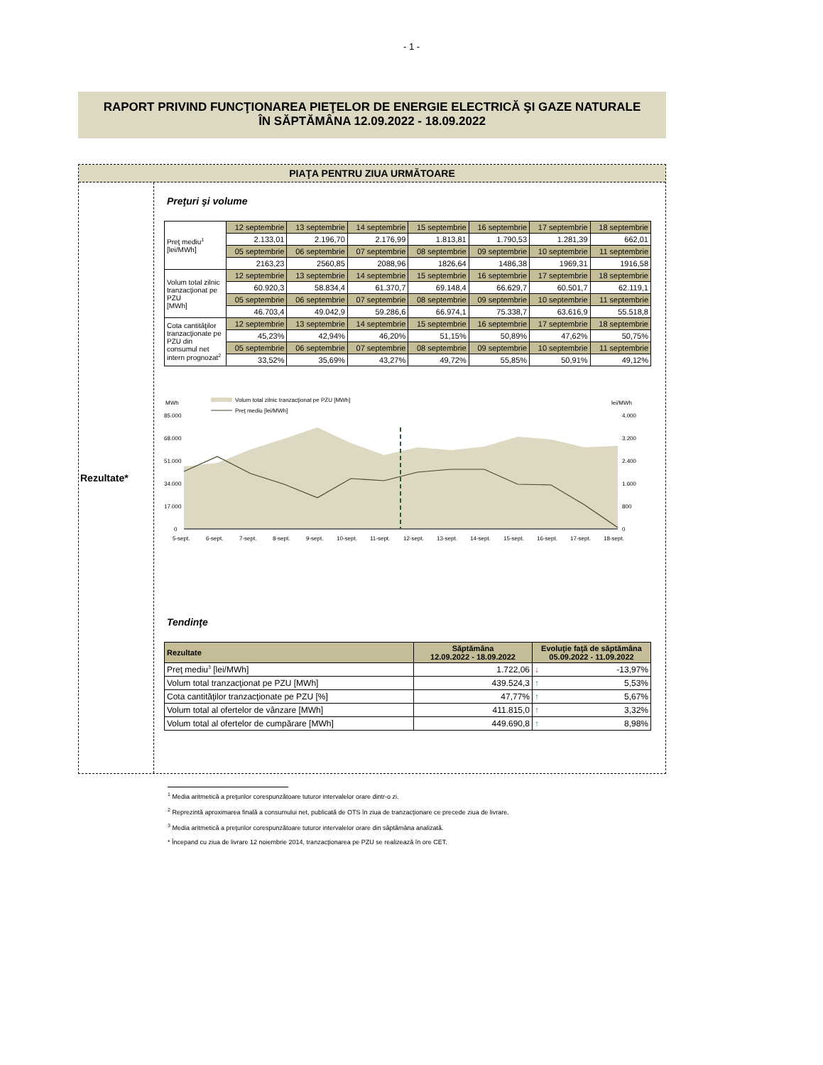- 1 -
RAPORT PRIVIND FUNCŢIONAREA PIEŢELOR DE ENERGIE ELECTRICĂ ŞI GAZE NATURALE
ÎN SĂPTĂMÂNA 12.09.2022 - 18.09.2022
PIAŢA PENTRU ZIUA URMĂTOARE
Rezultate*
Preţuri şi volume
| Preţ mediu<sup>1</sup> [lei/MWh] | 12 septembrie | 13 septembrie | 14 septembrie | 15 septembrie | 16 septembrie | 17 septembrie | 18 septembrie |
| | 2.133,01 | 2.196,70 | 2.176,99 | 1.813,81 | 1.790,53 | 1.281,39 | 662,01 |
| | 05 septembrie | 06 septembrie | 07 septembrie | 08 septembrie | 09 septembrie | 10 septembrie | 11 septembrie |
| | 2163,23 | 2560,85 | 2088,96 | 1826,64 | 1486,38 | 1969,31 | 1916,58 |
| Volum total zilnic tranzacţionat pe PZU [MWh] | 12 septembrie | 13 septembrie | 14 septembrie | 15 septembrie | 16 septembrie | 17 septembrie | 18 septembrie |
| | 60.920,3 | 58.834,4 | 61.370,7 | 69.148,4 | 66.629,7 | 60.501,7 | 62.119,1 |
| | 05 septembrie | 06 septembrie | 07 septembrie | 08 septembrie | 09 septembrie | 10 septembrie | 11 septembrie |
| | 46.703,4 | 49.042,9 | 59.286,6 | 66.974,1 | 75.338,7 | 63.616,9 | 55.518,8 |
| Cota cantităţilor tranzacţionate pe PZU din consumul net intern prognozat<sup>2</sup> | 12 septembrie | 13 septembrie | 14 septembrie | 15 septembrie | 16 septembrie | 17 septembrie | 18 septembrie |
| | 45,23% | 42,94% | 46,20% | 51,15% | 50,89% | 47,62% | 50,75% |
| | 05 septembrie | 06 septembrie | 07 septembrie | 08 septembrie | 09 septembrie | 10 septembrie | 11 septembrie |
| | 33,52% | 35,69% | 43,27% | 49,72% | 55,85% | 50,91% | 49,12% |
MWh
lei/MWh
Volum total zilnic tranzacţionat pe PZU [MWh]
Preţ mediu [lei/MWh]
85.000
68.000
51.000
34.000
17.000
0
4.000
3.200
2.400
1.600
800
0
5-sept.
6-sept.
7-sept.
8-sept.
9-sept.
10-sept.
11-sept.
12-sept.
13-sept.
14-sept.
15-sept.
16-sept.
17-sept.
18-sept.
Tendinţe
| Rezultate | Săptămâna 12.09.2022 - 18.09.2022 | Evoluţie faţă de săptămâna 05.09.2022 - 11.09.2022 |
| --- | --- | --- |
| Preţ mediu<sup>3</sup> [lei/MWh] | 1.722,06 | ↓ -13,97% |
| Volum total tranzacţionat pe PZU [MWh] | 439.524,3 | ↑ 5,53% |
| Cota cantităţilor tranzacţionate pe PZU [%] | 47,77% | ↑ 5,67% |
| Volum total al ofertelor de vânzare [MWh] | 411.815,0 | ↑ 3,32% |
| Volum total al ofertelor de cumpărare [MWh] | 449.690,8 | ↑ 8,98% |
<sup>1</sup> Media aritmetică a preţurilor corespunzătoare tuturor intervalelor orare dintr-o zi.
<sup>2</sup> Reprezintă aproximarea finală a consumului net, publicată de OTS în ziua de tranzacţionare ce precede ziua de livrare.
<sup>3</sup> Media aritmetică a preţurilor corespunzătoare tuturor intervalelor orare din săptămâna analizată.
* Începand cu ziua de livrare 12 noiembrie 2014, tranzacţionarea pe PZU se realizează în ore CET.